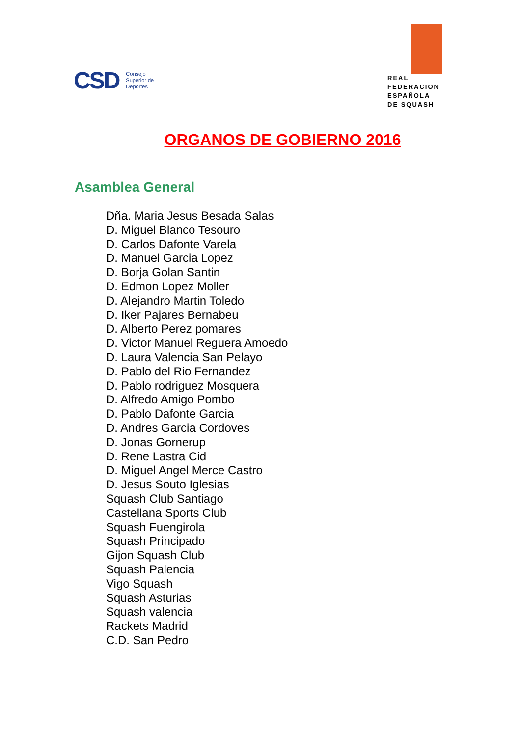CSD Consejo
Superior de
Deportes
REAL
FEDERACION
ESPAÑOLA
DE SQUASH
ORGANOS DE GOBIERNO 2016
Asamblea General
Dña. Maria Jesus Besada Salas
D. Miguel Blanco Tesouro
D. Carlos Dafonte Varela
D. Manuel Garcia Lopez
D. Borja Golan Santin
D. Edmon Lopez Moller
D. Alejandro Martin Toledo
D. Iker Pajares Bernabeu
D. Alberto Perez pomares
D. Victor Manuel Reguera Amoedo
D. Laura Valencia San Pelayo
D. Pablo del Rio Fernandez
D. Pablo rodriguez Mosquera
D. Alfredo Amigo Pombo
D. Pablo Dafonte Garcia
D. Andres Garcia Cordoves
D. Jonas Gornerup
D. Rene Lastra Cid
D. Miguel Angel Merce Castro
D. Jesus Souto Iglesias
Squash Club Santiago
Castellana Sports Club
Squash Fuengirola
Squash Principado
Gijon Squash Club
Squash Palencia
Vigo Squash
Squash Asturias
Squash valencia
Rackets Madrid
C.D. San Pedro